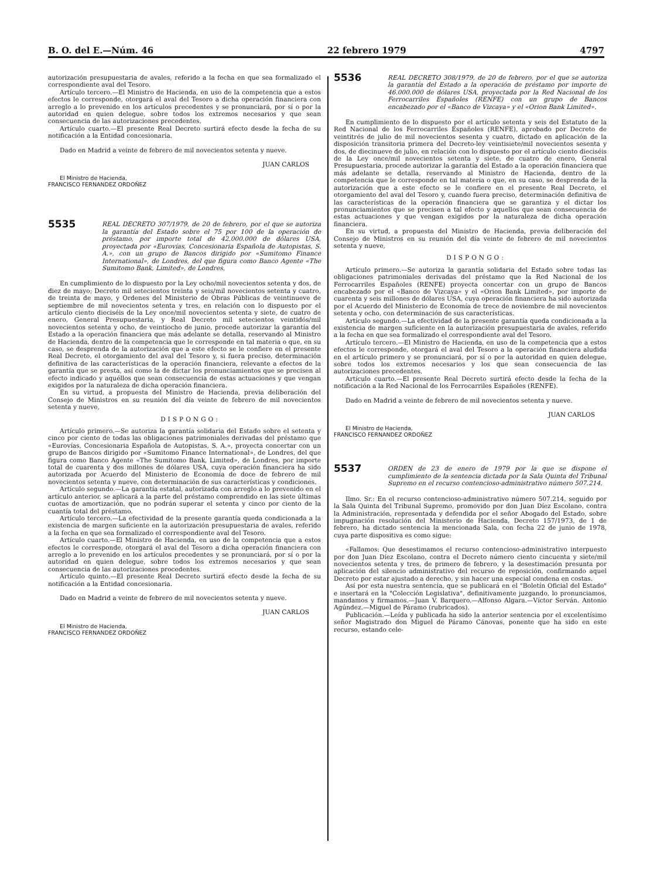B. O. del E.—Núm. 46 22 febrero 1979 4797
autorización presupuestaria de avales, referido a la fecha en que sea formalizado el correspondiente aval del Tesoro.
Artículo tercero.—El Ministro de Hacienda, en uso de la competencia que a estos efectos le corresponde, otorgará el aval del Tesoro a dicha operación financiera con arreglo a lo prevenido en los artículos precedentes y se pronunciará, por sí o por la autoridad en quien delegue, sobre todos los extremos necesarios y que sean consecuencia de las autorizaciones precedentes.
Artículo cuarto.—El presente Real Decreto surtirá efecto desde la fecha de su notificación a la Entidad concesionaria.
Dado en Madrid a veinte de febrero de mil novecientos setenta y nueve.
JUAN CARLOS
El Ministro de Hacienda,
FRANCISCO FERNANDEZ ORDOÑEZ
5535 REAL DECRETO 307/1979, de 20 de febrero, por el que se autoriza la garantía del Estado sobre el 75 por 100 de la operación de préstamo, por importe total de 42.000.000 de dólares USA, proyectada por «Eurovías, Concesionaria Española de Autopistas, S. A.», con un grupo de Bancos dirigido por «Sumitomo Finance International», de Londres, del que figura como Banco Agente «The Sumitomo Bank, Limited», de Londres.
En cumplimiento de lo dispuesto por la Ley ocho/mil novecientos setenta y dos, de diez de mayo; Decreto mil setecientos treinta y seis/mil novecientos setenta y cuatro, de treinta de mayo, y Ordenes del Ministerio de Obras Públicas de veintinueve de septiembre de mil novecientos setenta y tres, en relación con lo dispuesto por el artículo ciento dieciséis de la Ley once/mil novecientos setenta y siete, de cuatro de enero, General Presupuestaria, y Real Decreto mil setecientos veintidós/mil novecientos setenta y ocho, de veintiocho de junio, procede autorizar la garantía del Estado a la operación financiera que más adelante se detalla, reservando al Ministro de Hacienda, dentro de la competencia que le corresponde en tal materia o que, en su caso, se desprenda de la autorización que a este efecto se le confiere en el presente Real Decreto, el otorgamiento del aval del Tesoro y, si fuera preciso, determinación definitiva de las características de la operación financiera, relevante a efectos de la garantía que se presta, así como la de dictar los pronunciamientos que se precisen al efecto indicado y aquéllos que sean consecuencia de estas actuaciones y que vengan exigidos por la naturaleza de dicha operación financiera.
En su virtud, a propuesta del Ministro de Hacienda, previa deliberación del Consejo de Ministros en su reunión del día veinte de febrero de mil novecientos setenta y nueve,
DISPONGO:
Artículo primero.—Se autoriza la garantía solidaria del Estado sobre el setenta y cinco por ciento de todas las obligaciones patrimoniales derivadas del préstamo que «Eurovías, Concesionaria Española de Autopistas, S. A.», proyecta concertar con un grupo de Bancos dirigido por «Sumitomo Finance International», de Londres, del que figura como Banco Agente «The Sumitomo Bank, Limited», de Londres, por importe total de cuarenta y dos millones de dólares USA, cuya operación financiera ha sido autorizada por Acuerdo del Ministerio de Economía de doce de febrero de mil novecientos setenta y nueve, con determinación de sus características y condiciones.
Artículo segundo.—La garantía estatal, autorizada con arreglo a lo prevenido en el artículo anterior, se aplicará a la parte del préstamo comprendido en las siete últimas cuotas de amortización, que no podrán superar el setenta y cinco por ciento de la cuantía total del préstamo.
Artículo tercero.—La efectividad de la presente garantía queda condicionada a la existencia de margen suficiente en la autorización presupuestaria de avales, referido a la fecha en que sea formalizado el correspondiente aval del Tesoro.
Artículo cuarto.—El Ministro de Hacienda, en uso de la competencia que a estos efectos le corresponde, otorgará el aval del Tesoro a dicha operación financiera con arreglo a lo prevenido en los artículos precedentes y se pronunciará, por sí o por la autoridad en quien delegue, sobre todos los extremos necesarios y que sean consecuencia de las autorizaciones procedentes.
Artículo quinto.—El presente Real Decreto surtirá efecto desde la fecha de su notificación a la Entidad concesionaria.
Dado en Madrid a veinte de febrero de mil novecientos setenta y nueve.
JUAN CARLOS
El Ministro de Hacienda,
FRANCISCO FERNANDEZ ORDOÑEZ
5536 REAL DECRETO 308/1979, de 20 de febrero, por el que se autoriza la garantía del Estado a la operación de préstamo por importe de 46.000.000 de dólares USA, proyectada por la Red Nacional de los Ferrocarriles Españoles (RENFE) con un grupo de Bancos encabezado por el «Banco de Vizcaya» y el «Orion Bank Limited».
En cumplimiento de lo dispuesto por el artículo setenta y seis del Estatuto de la Red Nacional de los Ferrocarriles Españoles (RENFE), aprobado por Decreto de veintitrés de julio de mil novecientos sesenta y cuatro, dictado en aplicación de la disposición transitoria primera del Decreto-ley veintisiete/mil novecientos sesenta y dos, de diecinueve de julio, en relación con lo dispuesto por el artículo ciento dieciséis de la Ley once/mil novecientos setenta y siete, de cuatro de enero, General Presupuestaria, procede autorizar la garantía del Estado a la operación financiera que más adelante se detalla, reservando al Ministro de Hacienda, dentro de la competencia que le corresponde en tal materia o que, en su caso, se desprenda de la autorización que a este efecto se le confiere en el presente Real Decreto, el otorgamiento del aval del Tesoro y, cuando fuera preciso, determinación definitiva de las características de la operación financiera que se garantiza y el dictar los pronunciamientos que se precisen a tal efecto y aquellos que sean consecuencia de estas actuaciones y que vengan exigidos por la naturaleza de dicha operación financiera.
En su virtud, a propuesta del Ministro de Hacienda, previa deliberación del Consejo de Ministros en su reunión del día veinte de febrero de mil novecientos setenta y nueve,
DISPONGO:
Artículo primero.—Se autoriza la garantía solidaria del Estado sobre todas las obligaciones patrimoniales derivadas del préstamo que la Red Nacional de los Ferrocarriles Españoles (RENFE) proyecta concertar con un grupo de Bancos encabezado por el «Banco de Vizcaya» y el «Orion Bank Limited», por importe de cuarenta y seis millones de dólares USA, cuya operación financiera ha sido autorizada por el Acuerdo del Ministerio de Economía de trece de noviembre de mil novecientos setenta y ocho, con determinación de sus características.
Artículo segundo.—La efectividad de la presente garantía queda condicionada a la existencia de margen suficiente en la autorización presupuestaria de avales, referido a la fecha en que sea formalizado el correspondiente aval del Tesoro.
Artículo tercero.—El Ministro de Hacienda, en uso de la competencia que a estos efectos le corresponde, otorgará el aval del Tesoro a la operación financiera aludida en el artículo primero y se pronunciará, por sí o por la autoridad en quien delegue, sobre todos los extremos necesarios y los que sean consecuencia de las autorizaciones precedentes.
Artículo cuarto.—El presente Real Decreto surtirá efecto desde la fecha de la notificación a la Red Nacional de los Ferrocarriles Españoles (RENFE).
Dado en Madrid a veinte de febrero de mil novecientos setenta y nueve.
JUAN CARLOS
El Ministro de Hacienda,
FRANCISCO FERNANDEZ ORDOÑEZ
5537 ORDEN de 23 de enero de 1979 por la que se dispone el cumplimiento de la sentencia dictada por la Sala Quinta del Tribunal Supremo en el recurso contencioso-administrativo número 507.214.
Ilmo. Sr.: En el recurso contencioso-administrativo número 507.214, seguido por la Sala Quinta del Tribunal Supremo, promovido por don Juan Díez Escolano, contra la Administración, representada y defendida por el señor Abogado del Estado, sobre impugnación resolución del Ministerio de Hacienda, Decreto 157/1973, de 1 de febrero, ha dictado sentencia la mencionada Sala, con fecha 22 de junio de 1978, cuya parte dispositiva es como sigue:
«Fallamos: Que desestimamos el recurso contencioso-administrativo interpuesto por don Juan Díez Escolano, contra el Decreto número ciento cincuenta y siete/mil novecientos setenta y tres, de primero de febrero, y la desestimación presunta por aplicación del silencio administrativo del recurso de reposición, confirmando aquel Decreto por estar ajustado a derecho, y sin hacer una especial condena en costas.
Así por esta nuestra sentencia, que se publicará en el "Boletín Oficial del Estado" e insertará en la "Colección Legislativa", definitivamente juzgando, lo pronunciamos, mandamos y firmamos.—Juan V. Barquero.—Alfonso Algara.—Víctor Serván. Antonio Agúndez.—Miguel de Páramo (rubricados).
Publicación.—Leída y publicada ha sido la anterior sentencia por el excelentísimo señor Magistrado don Miguel de Páramo Cánovas, ponente que ha sido en este recurso, estando cele-